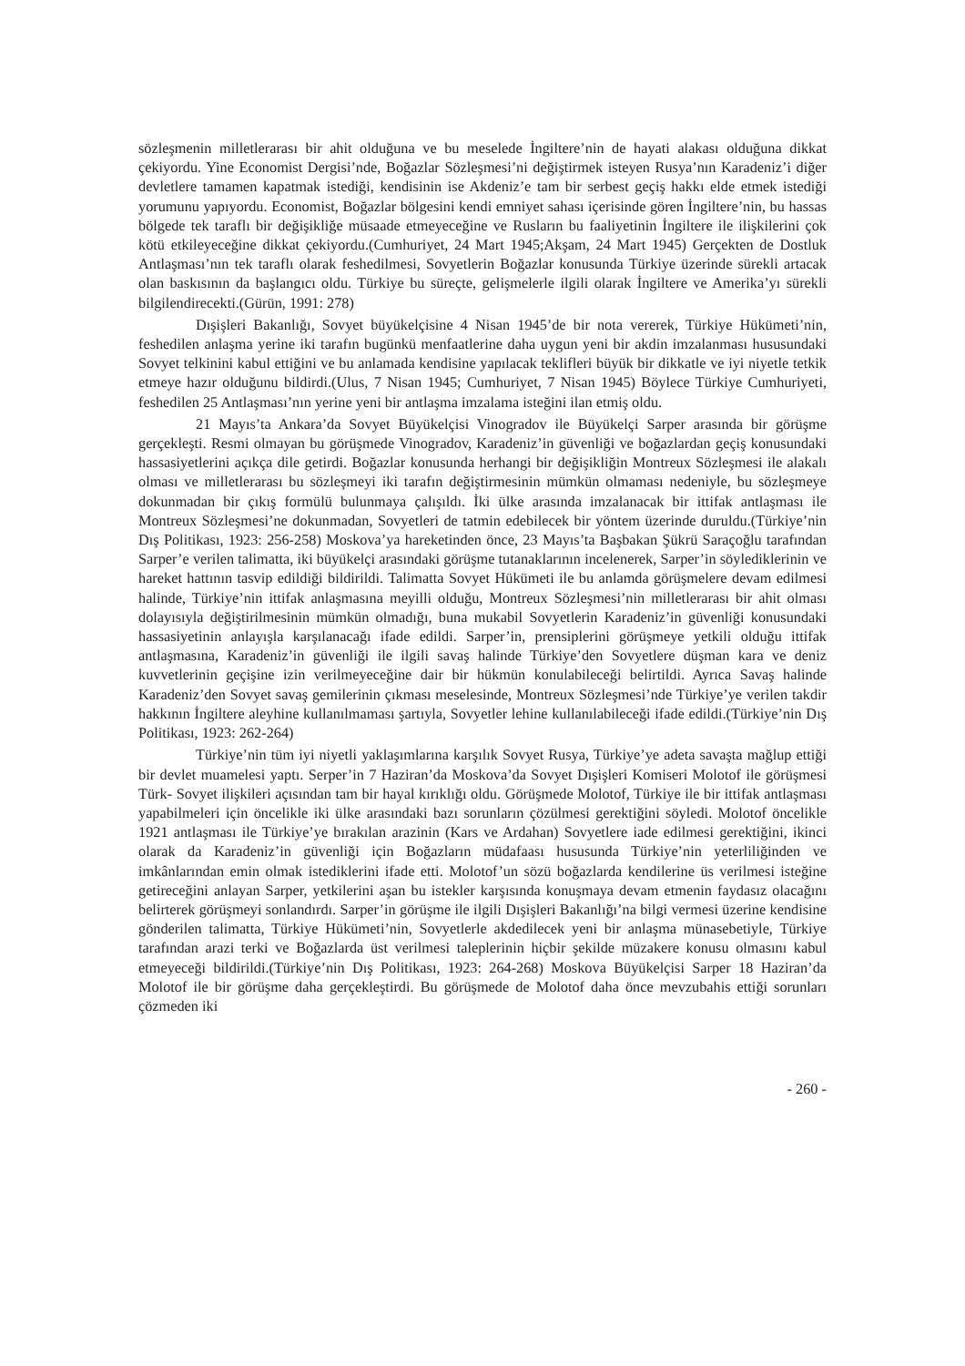sözleşmenin milletlerarası bir ahit olduğuna ve bu meselede İngiltere’nin de hayati alakası olduğuna dikkat çekiyordu. Yine Economist Dergisi’nde, Boğazlar Sözleşmesi’ni değiştirmek isteyen Rusya’nın Karadeniz’i diğer devletlere tamamen kapatmak istediği, kendisinin ise Akdeniz’e tam bir serbest geçiş hakkı elde etmek istediği yorumunu yapıyordu. Economist, Boğazlar bölgesini kendi emniyet sahası içerisinde gören İngiltere’nin, bu hassas bölgede tek taraflı bir değişikliğe müsaade etmeyeceğine ve Rusların bu faaliyetinin İngiltere ile ilişkilerini çok kötü etkileyeceğine dikkat çekiyordu.(Cumhuriyet, 24 Mart 1945;Akşam, 24 Mart 1945) Gerçekten de Dostluk Antlaşması’nın tek taraflı olarak feshedilmesi, Sovyetlerin Boğazlar konusunda Türkiye üzerinde sürekli artacak olan baskısının da başlangıcı oldu. Türkiye bu süreçte, gelişmelerle ilgili olarak İngiltere ve Amerika’yı sürekli bilgilendirecekti.(Gürün, 1991: 278)
Dışişleri Bakanlığı, Sovyet büyükelçisine 4 Nisan 1945’de bir nota vererek, Türkiye Hükümeti’nin, feshedilen anlaşma yerine iki tarafın bugünkü menfaatlerine daha uygun yeni bir akdin imzalanması hususundaki Sovyet telkinini kabul ettiğini ve bu anlamada kendisine yapılacak teklifleri büyük bir dikkatle ve iyi niyetle tetkik etmeye hazır olduğunu bildirdi.(Ulus, 7 Nisan 1945; Cumhuriyet, 7 Nisan 1945) Böylece Türkiye Cumhuriyeti, feshedilen 25 Antlaşması’nın yerine yeni bir antlaşma imzalama isteğini ilan etmiş oldu.
21 Mayıs’ta Ankara’da Sovyet Büyükelçisi Vinogradov ile Büyükelçi Sarper arasında bir görüşme gerçekleşti. Resmi olmayan bu görüşmede Vinogradov, Karadeniz’in güvenliği ve boğazlardan geçiş konusundaki hassasiyetlerini açıkça dile getirdi. Boğazlar konusunda herhangi bir değişikliğin Montreux Sözleşmesi ile alakalı olması ve milletlerarası bu sözleşmeyi iki tarafın değiştirmesinin mümkün olmaması nedeniyle, bu sözleşmeye dokunmadan bir çıkış formülü bulunmaya çalışıldı. İki ülke arasında imzalanacak bir ittifak antlaşması ile Montreux Sözleşmesi’ne dokunmadan, Sovyetleri de tatmin edebilecek bir yöntem üzerinde duruldu.(Türkiye’nin Dış Politikası, 1923: 256-258) Moskova’ya hareketinden önce, 23 Mayıs’ta Başbakan Şükrü Saraçoğlu tarafından Sarper’e verilen talimatta, iki büyükelçi arasındaki görüşme tutanaklarının incelenerek, Sarper’in söylediklerinin ve hareket hattının tasvip edildiği bildirildi. Talimatta Sovyet Hükümeti ile bu anlamda görüşmelere devam edilmesi halinde, Türkiye’nin ittifak anlaşmasına meyilli olduğu, Montreux Sözleşmesi’nin milletlerarası bir ahit olması dolayısıyla değiştirilmesinin mümkün olmadığı, buna mukabil Sovyetlerin Karadeniz’in güvenliği konusundaki hassasiyetinin anlayışla karşılanacağı ifade edildi. Sarper’in, prensiplerini görüşmeye yetkili olduğu ittifak antlaşmasına, Karadeniz’in güvenliği ile ilgili savaş halinde Türkiye’den Sovyetlere düşman kara ve deniz kuvvetlerinin geçişine izin verilmeyeceğine dair bir hükmün konulabileceği belirtildi. Ayrıca Savaş halinde Karadeniz’den Sovyet savaş gemilerinin çıkması meselesinde, Montreux Sözleşmesi’nde Türkiye’ye verilen takdir hakkının İngiltere aleyhine kullanılmaması şartıyla, Sovyetler lehine kullanılabileceği ifade edildi.(Türkiye’nin Dış Politikası, 1923: 262-264)
Türkiye’nin tüm iyi niyetli yaklaşımlarına karşılık Sovyet Rusya, Türkiye’ye adeta savaşta mağlup ettiği bir devlet muamelesi yaptı. Serper’in 7 Haziran’da Moskova’da Sovyet Dışişleri Komiseri Molotof ile görüşmesi Türk- Sovyet ilişkileri açısından tam bir hayal kırıklığı oldu. Görüşmede Molotof, Türkiye ile bir ittifak antlaşması yapabilmeleri için öncelikle iki ülke arasındaki bazı sorunların çözülmesi gerektiğini söyledi. Molotof öncelikle 1921 antlaşması ile Türkiye’ye bırakılan arazinin (Kars ve Ardahan) Sovyetlere iade edilmesi gerektiğini, ikinci olarak da Karadeniz’in güvenliği için Boğazların müdafaası hususunda Türkiye’nin yeterliliğinden ve imkânlarından emin olmak istediklerini ifade etti. Molotof’un sözü boğazlarda kendilerine üs verilmesi isteğine getireceğini anlayan Sarper, yetkilerini aşan bu istekler karşısında konuşmaya devam etmenin faydasız olacağını belirterek görüşmeyi sonlandırdı. Sarper’in görüşme ile ilgili Dışişleri Bakanlığı’na bilgi vermesi üzerine kendisine gönderilen talimatta, Türkiye Hükümeti’nin, Sovyetlerle akdedilecek yeni bir anlaşma münasebetiyle, Türkiye tarafından arazi terki ve Boğazlarda üst verilmesi taleplerinin hiçbir şekilde müzakere konusu olmasını kabul etmeyeceği bildirildi.(Türkiye’nin Dış Politikası, 1923: 264-268) Moskova Büyükelçisi Sarper 18 Haziran’da Molotof ile bir görüşme daha gerçekleştirdi. Bu görüşmede de Molotof daha önce mevzubahis ettiği sorunları çözmeden iki
- 260 -